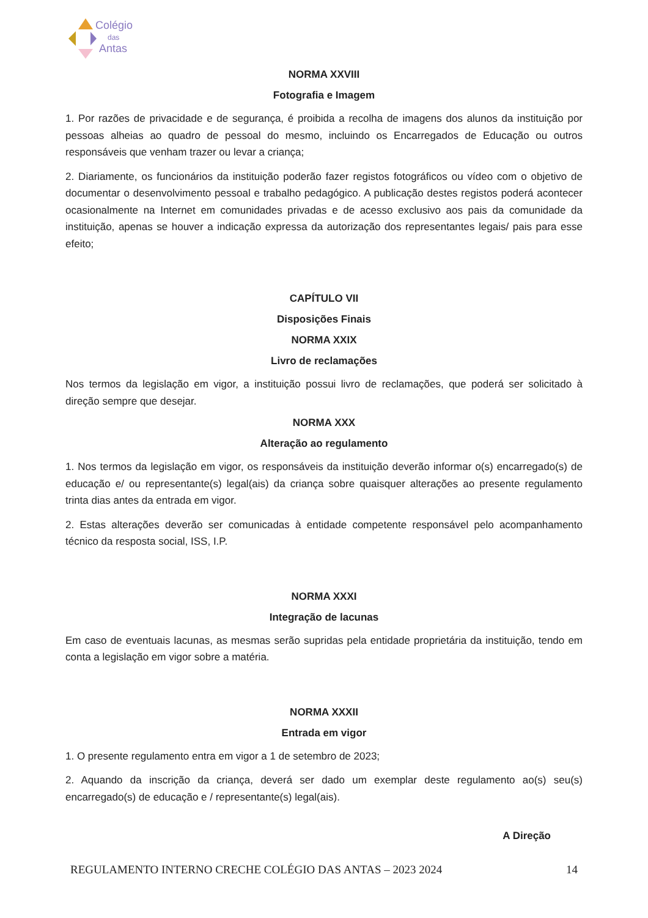Colégio
das
Antas
NORMA XXVIII
Fotografia e Imagem
1. Por razões de privacidade e de segurança, é proibida a recolha de imagens dos alunos da instituição por pessoas alheias ao quadro de pessoal do mesmo, incluindo os Encarregados de Educação ou outros responsáveis que venham trazer ou levar a criança;
2. Diariamente, os funcionários da instituição poderão fazer registos fotográficos ou vídeo com o objetivo de documentar o desenvolvimento pessoal e trabalho pedagógico. A publicação destes registos poderá acontecer ocasionalmente na Internet em comunidades privadas e de acesso exclusivo aos pais da comunidade da instituição, apenas se houver a indicação expressa da autorização dos representantes legais/ pais para esse efeito;
CAPÍTULO VII
Disposições Finais
NORMA XXIX
Livro de reclamações
Nos termos da legislação em vigor, a instituição possui livro de reclamações, que poderá ser solicitado à direção sempre que desejar.
NORMA XXX
Alteração ao regulamento
1. Nos termos da legislação em vigor, os responsáveis da instituição deverão informar o(s) encarregado(s) de educação e/ ou representante(s) legal(ais) da criança sobre quaisquer alterações ao presente regulamento trinta dias antes da entrada em vigor.
2. Estas alterações deverão ser comunicadas à entidade competente responsável pelo acompanhamento técnico da resposta social, ISS, I.P.
NORMA XXXI
Integração de lacunas
Em caso de eventuais lacunas, as mesmas serão supridas pela entidade proprietária da instituição, tendo em conta a legislação em vigor sobre a matéria.
NORMA XXXII
Entrada em vigor
1. O presente regulamento entra em vigor a 1 de setembro de 2023;
2. Aquando da inscrição da criança, deverá ser dado um exemplar deste regulamento ao(s) seu(s) encarregado(s) de educação e / representante(s) legal(ais).
A Direção
REGULAMENTO INTERNO CRECHE COLÉGIO DAS ANTAS – 2023 2024 14